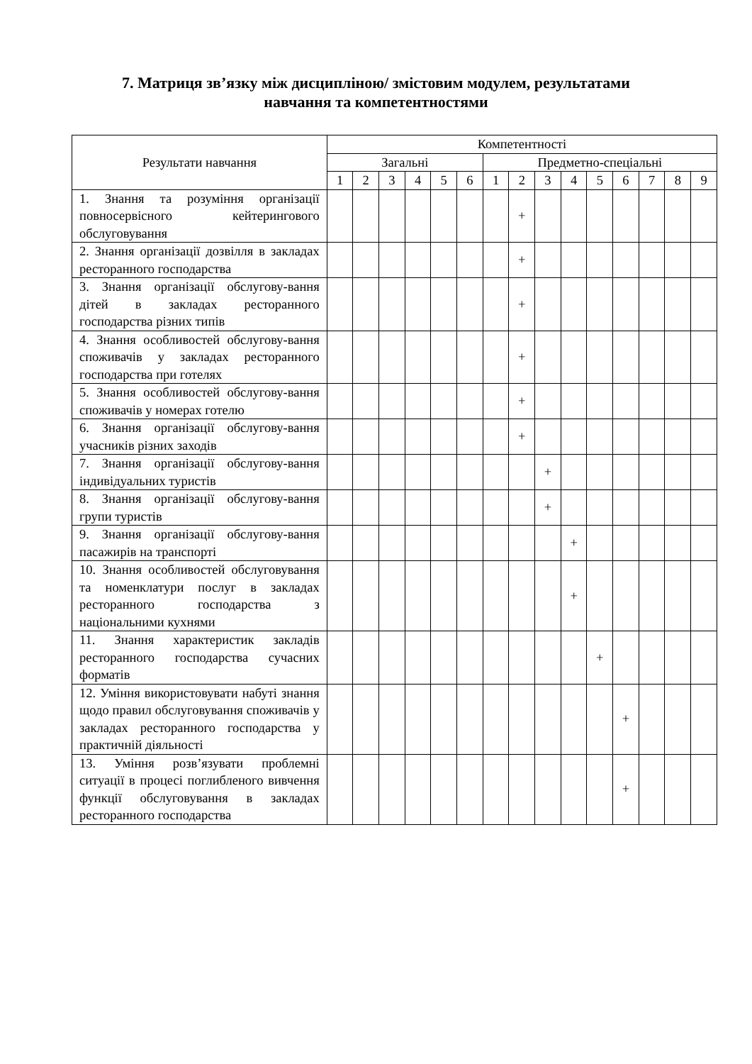7. Матриця зв’язку між дисципліною/ змістовим модулем, результатами
навчання та компетентностями
| Результати навчання | Компетентності | | | | | | | | | | | | | | |
| --- | --- | --- | --- | --- | --- | --- | --- | --- | --- | --- | --- | --- | --- | --- | --- |
| | Загальні | | | | | | Предметно-спеціальні | | | | | | | | |
| | 1 | 2 | 3 | 4 | 5 | 6 | 1 | 2 | 3 | 4 | 5 | 6 | 7 | 8 | 9 |
| 1. Знання та розуміння організації повносервісного кейтерингового обслуговування | | | | | | | | + | | | | | | | |
| 2. Знання організації дозвілля в закладах ресторанного господарства | | | | | | | | + | | | | | | | |
| 3. Знання організації обслугову-вання дітей в закладах ресторанного господарства різних типів | | | | | | | | + | | | | | | | |
| 4. Знання особливостей обслугову-вання споживачів у закладах ресторанного господарства при готелях | | | | | | | | + | | | | | | | |
| 5. Знання особливостей обслугову-вання споживачів у номерах готелю | | | | | | | | + | | | | | | | |
| 6. Знання організації обслугову-вання учасників різних заходів | | | | | | | | + | | | | | | | |
| 7. Знання організації обслугову-вання індивідуальних туристів | | | | | | | | | + | | | | | | |
| 8. Знання організації обслугову-вання групи туристів | | | | | | | | | + | | | | | | |
| 9. Знання організації обслугову-вання пасажирів на транспорті | | | | | | | | | | + | | | | | |
| 10. Знання особливостей обслуговування та номенклатури послуг в закладах ресторанного господарства з національними кухнями | | | | | | | | | | + | | | | | |
| 11. Знання характеристик закладів ресторанного господарства сучасних форматів | | | | | | | | | | | + | | | | |
| 12. Уміння використовувати набуті знання щодо правил обслуговування споживачів у закладах ресторанного господарства у практичній діяльності | | | | | | | | | | | | + | | | |
| 13. Уміння розв’язувати проблемні ситуації в процесі поглибленого вивчення функції обслуговування в закладах ресторанного господарства | | | | | | | | | | | | + | | | |